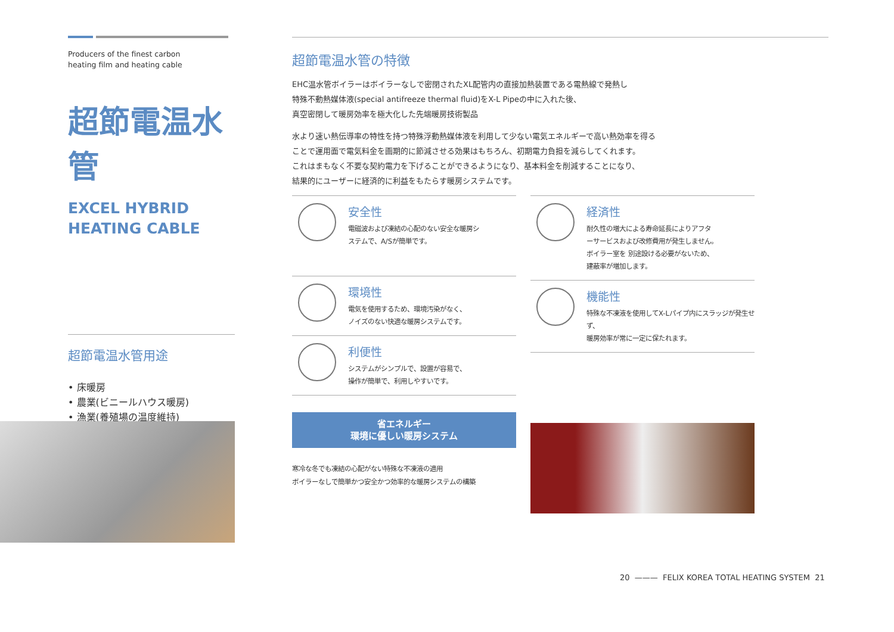Producers of the finest carbon
heating film and heating cable
超節電温水管
EXCEL HYBRID
HEATING CABLE
超節電温水管用途
• 床暖房
• 農業(ビニールハウス暖房)
• 漁業(養殖場の温度維持)
超節電温水管の特徴
EHC温水管ボイラーはボイラーなしで密閉されたXL配管内の直接加熱装置である電熱線で発熱し
特殊不動熱媒体液(special antifreeze thermal fluid)をX-L Pipeの中に入れた後、
真空密閉して暖房効率を極大化した先端暖房技術製品
水より速い熱伝導率の特性を持つ特殊浮動熱媒体液を利用して少ない電気エネルギーで高い熱効率を得る
ことで運用面で電気料金を画期的に節減させる効果はもちろん、初期電力負担を減らしてくれます。
これはまもなく不要な契約電力を下げることができるようになり、基本料金を削減することになり、
結果的にユーザーに経済的に利益をもたらす暖房システムです。
安全性
電磁波および凍結の心配のない安全な暖房シ
ステムで、A/Sが簡単です。
環境性
電気を使用するため、環境汚染がなく、
ノイズのない快適な暖房システムです。
利便性
システムがシンプルで、設置が容易で、
操作が簡単で、利用しやすいです。
省エネルギー
環境に優しい暖房システム
寒冷な冬でも凍結の心配がない特殊な不凍液の適用
ボイラーなしで簡単かつ安全かつ効率的な暖房システムの構築
経済性
耐久性の増大による寿命延長によりアフタ
ーサービスおよび改修費用が発生しません。
ボイラー室を 別途設ける必要がないため、
建蔽率が増加します。
機能性
特殊な不凍液を使用してX-Lパイプ内にスラッジが発生せず、
暖房効率が常に一定に保たれます。
20 ——— FELIX KOREA TOTAL HEATING SYSTEM 21